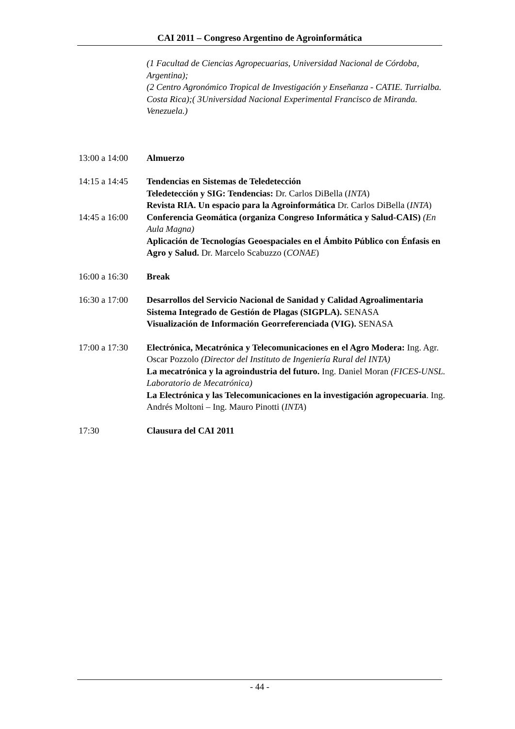CAI 2011 – Congreso Argentino de Agroinformática
(1 Facultad de Ciencias Agropecuarias, Universidad Nacional de Córdoba, Argentina);
(2 Centro Agronómico Tropical de Investigación y Enseñanza - CATIE. Turrialba. Costa Rica);( 3Universidad Nacional Experimental Francisco de Miranda. Venezuela.)
13:00 a 14:00
Almuerzo
14:15 a 14:45
Tendencias en Sistemas de Teledetección
Teledetección y SIG: Tendencias: Dr. Carlos DiBella (INTA)
Revista RIA. Un espacio para la Agroinformática Dr. Carlos DiBella (INTA)
14:45 a 16:00
Conferencia Geomática (organiza Congreso Informática y Salud-CAIS) (En Aula Magna)
Aplicación de Tecnologías Geoespaciales en el Ámbito Público con Énfasis en Agro y Salud. Dr. Marcelo Scabuzzo (CONAE)
16:00 a 16:30
Break
16:30 a 17:00
Desarrollos del Servicio Nacional de Sanidad y Calidad Agroalimentaria
Sistema Integrado de Gestión de Plagas (SIGPLA). SENASA
Visualización de Información Georreferenciada (VIG). SENASA
17:00 a 17:30
Electrónica, Mecatrónica y Telecomunicaciones en el Agro Modera: Ing. Agr. Oscar Pozzolo (Director del Instituto de Ingeniería Rural del INTA)
La mecatrónica y la agroindustria del futuro. Ing. Daniel Moran (FICES-UNSL. Laboratorio de Mecatrónica)
La Electrónica y las Telecomunicaciones en la investigación agropecuaria. Ing. Andrés Moltoni – Ing. Mauro Pinotti (INTA)
17:30 Clausura del CAI 2011
- 44 -